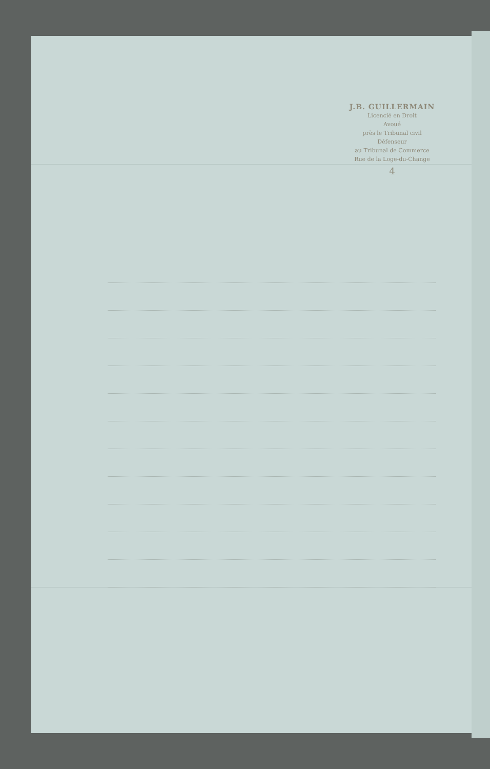J.B. GUILLERMAIN
Licencié en Droit
Avoué
près le Tribunal civil
Défenseur
au Tribunal de Commerce
Rue de la Loge-du-Change
4